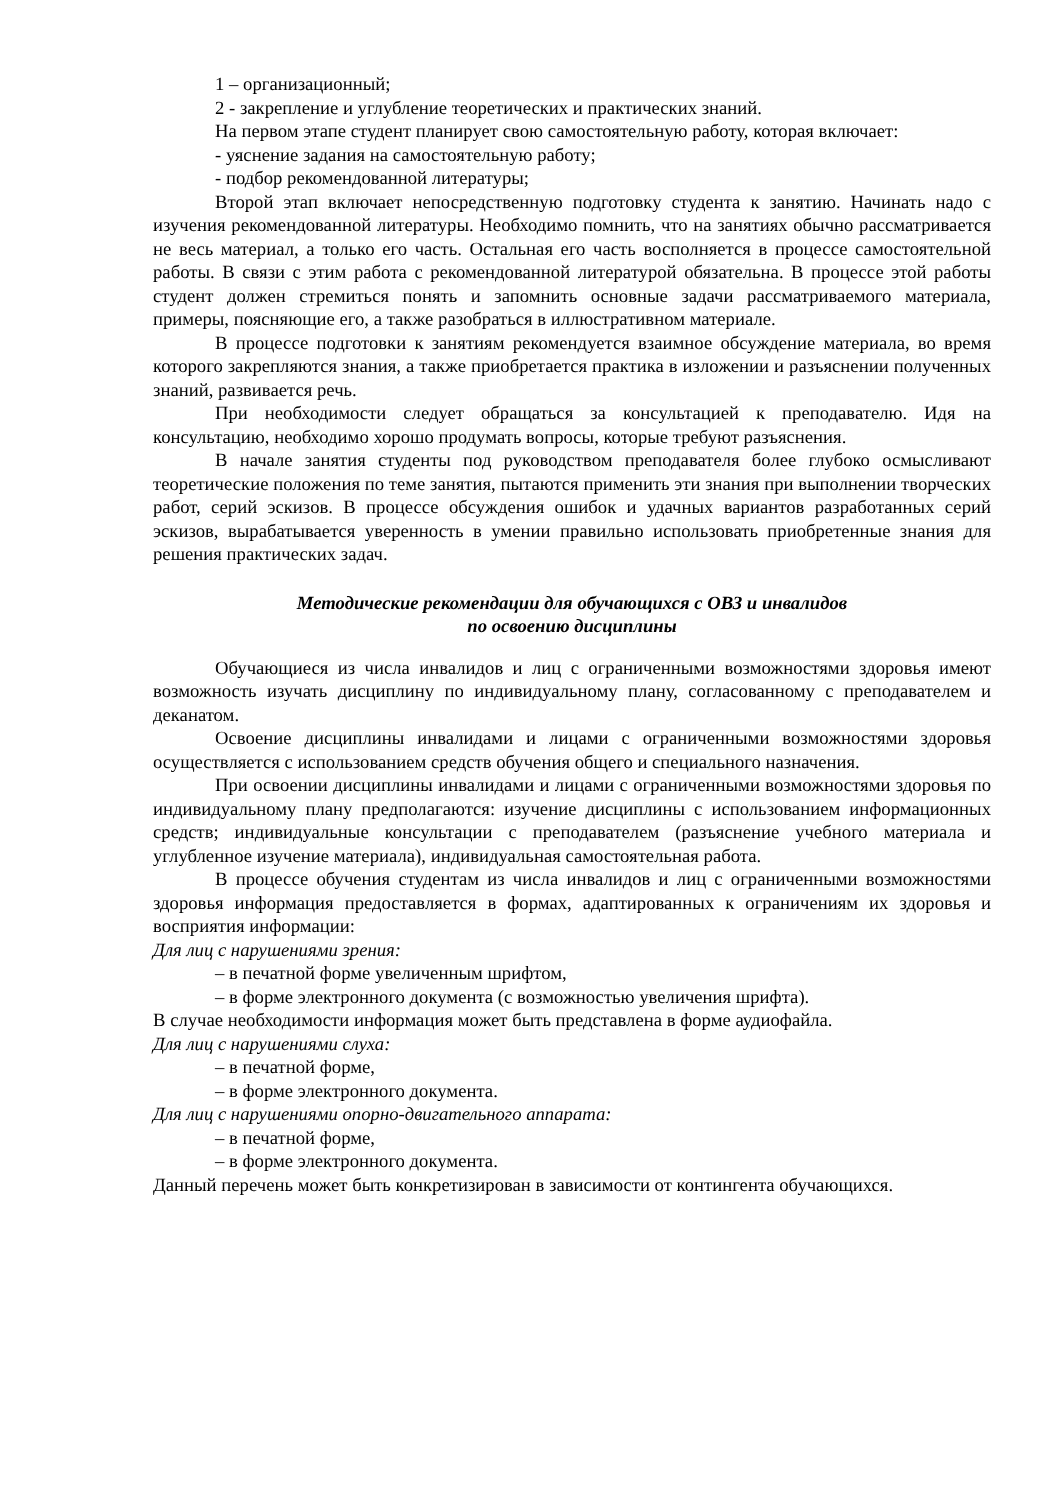1 – организационный;
2 - закрепление и углубление теоретических и практических знаний.
На первом этапе студент планирует свою самостоятельную работу, которая включает:
- уяснение задания на самостоятельную работу;
- подбор рекомендованной литературы;
Второй этап включает непосредственную подготовку студента к занятию. Начинать надо с изучения рекомендованной литературы. Необходимо помнить, что на занятиях обычно рассматривается не весь материал, а только его часть. Остальная его часть восполняется в процессе самостоятельной работы. В связи с этим работа с рекомендованной литературой обязательна. В процессе этой работы студент должен стремиться понять и запомнить основные задачи рассматриваемого материала, примеры, поясняющие его, а также разобраться в иллюстративном материале.
В процессе подготовки к занятиям рекомендуется взаимное обсуждение материала, во время которого закрепляются знания, а также приобретается практика в изложении и разъяснении полученных знаний, развивается речь.
При необходимости следует обращаться за консультацией к преподавателю. Идя на консультацию, необходимо хорошо продумать вопросы, которые требуют разъяснения.
В начале занятия студенты под руководством преподавателя более глубоко осмысливают теоретические положения по теме занятия, пытаются применить эти знания при выполнении творческих работ, серий эскизов. В процессе обсуждения ошибок и удачных вариантов разработанных серий эскизов, вырабатывается уверенность в умении правильно использовать приобретенные знания для решения практических задач.
Методические рекомендации для обучающихся с ОВЗ и инвалидов
по освоению дисциплины
Обучающиеся из числа инвалидов и лиц с ограниченными возможностями здоровья имеют возможность изучать дисциплину по индивидуальному плану, согласованному с преподавателем и деканатом.
Освоение дисциплины инвалидами и лицами с ограниченными возможностями здоровья осуществляется с использованием средств обучения общего и специального назначения.
При освоении дисциплины инвалидами и лицами с ограниченными возможностями здоровья по индивидуальному плану предполагаются: изучение дисциплины с использованием информационных средств; индивидуальные консультации с преподавателем (разъяснение учебного материала и углубленное изучение материала), индивидуальная самостоятельная работа.
В процессе обучения студентам из числа инвалидов и лиц с ограниченными возможностями здоровья информация предоставляется в формах, адаптированных к ограничениям их здоровья и восприятия информации:
Для лиц с нарушениями зрения:
– в печатной форме увеличенным шрифтом,
– в форме электронного документа (с возможностью увеличения шрифта).
В случае необходимости информация может быть представлена в форме аудиофайла.
Для лиц с нарушениями слуха:
– в печатной форме,
– в форме электронного документа.
Для лиц с нарушениями опорно-двигательного аппарата:
– в печатной форме,
– в форме электронного документа.
Данный перечень может быть конкретизирован в зависимости от контингента обучающихся.